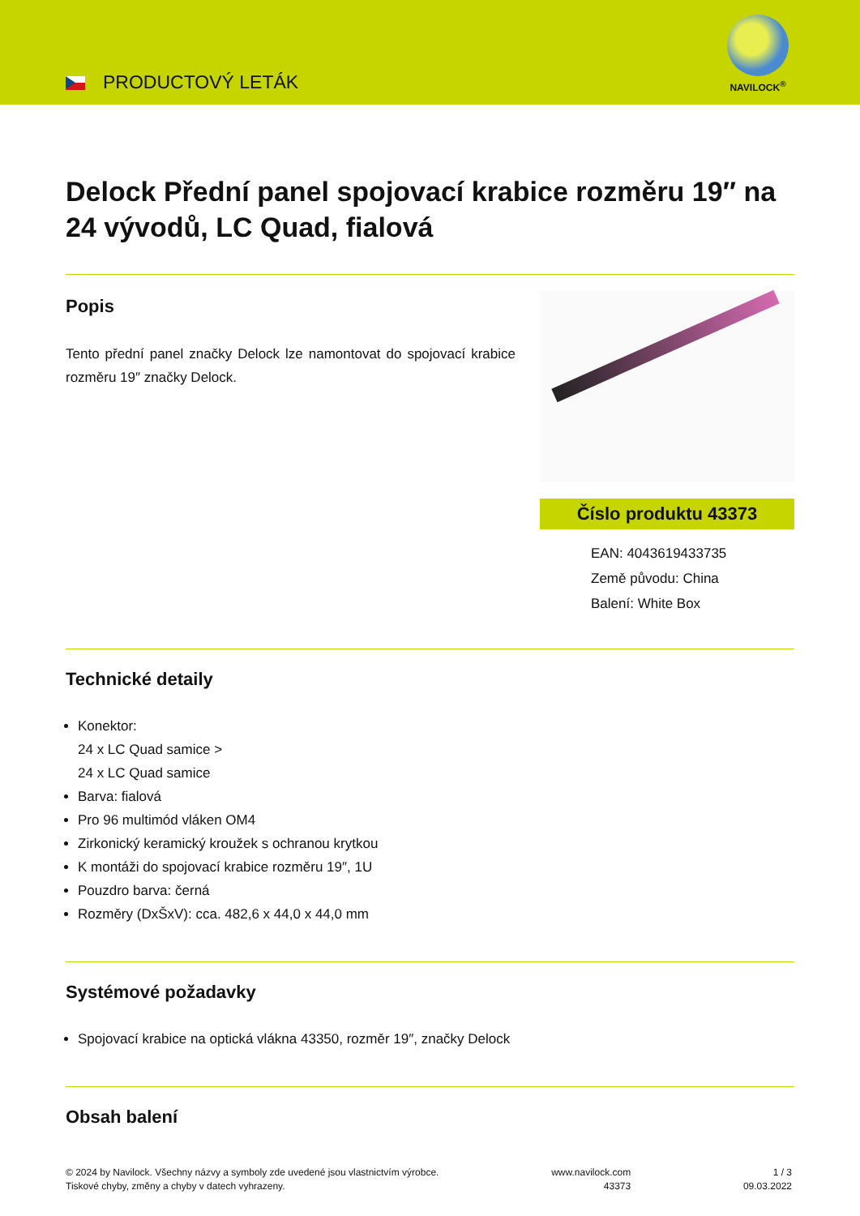PRODUCTOVÝ LETÁK
NAVILOCK<sup>®</sup>
Delock Přední panel spojovací krabice rozměru 19″ na 24 vývodů, LC Quad, fialová
Popis
Tento přední panel značky Delock lze namontovat do spojovací krabice rozměru 19″ značky Delock.
Číslo produktu 43373
EAN: 4043619433735
Země původu: China
Balení: White Box
Technické detaily
Konektor:
24 x LC Quad samice >
24 x LC Quad samice
Barva: fialová
Pro 96 multimód vláken OM4
Zirkonický keramický kroužek s ochranou krytkou
K montáži do spojovací krabice rozměru 19″, 1U
Pouzdro barva: černá
Rozměry (DxŠxV): cca. 482,6 x 44,0 x 44,0 mm
Systémové požadavky
Spojovací krabice na optická vlákna 43350, rozměr 19″, značky Delock
Obsah balení
© 2024 by Navilock. Všechny názvy a symboly zde uvedené jsou vlastnictvím výrobce.
Tiskové chyby, změny a chyby v datech vyhrazeny.
www.navilock.com
43373
1 / 3
09.03.2022